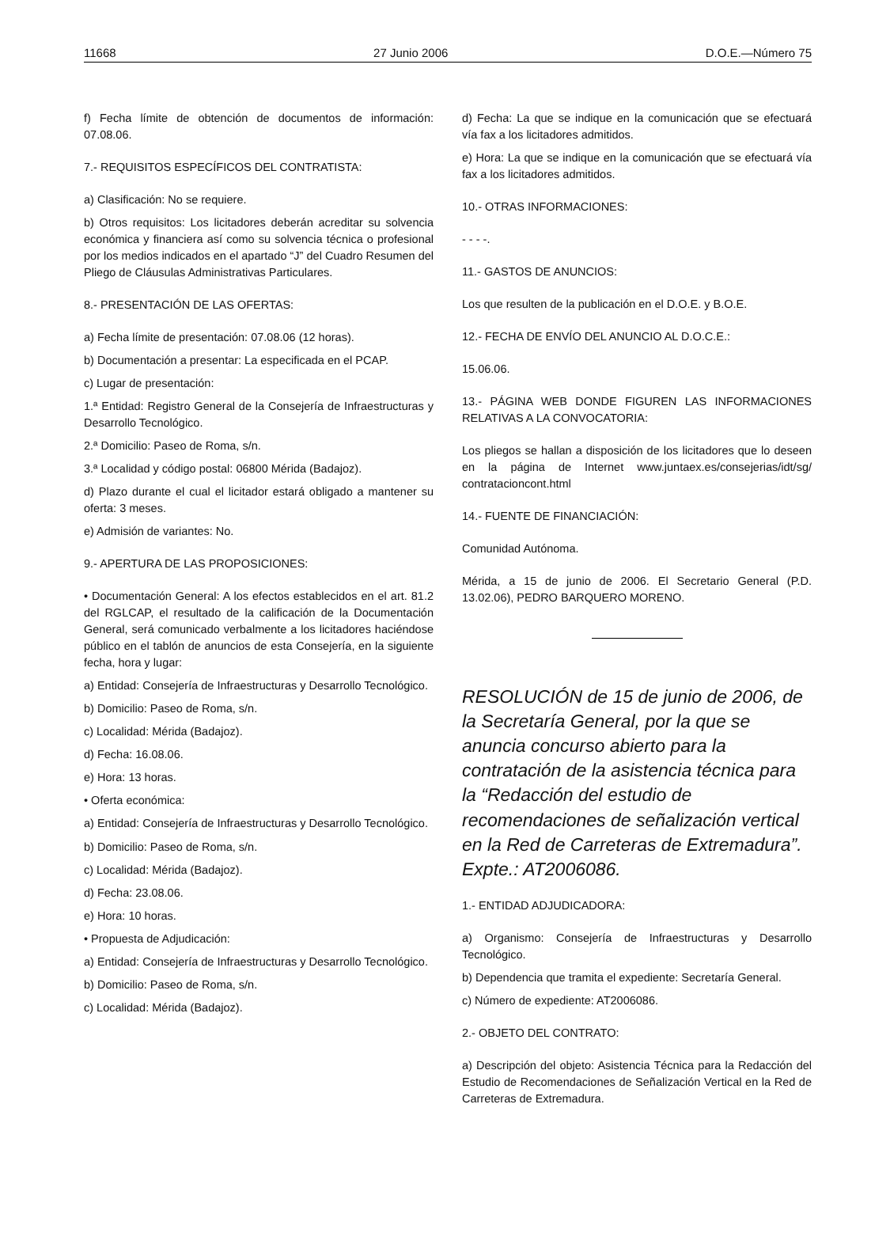11668 27 Junio 2006 D.O.E.—Número 75
f) Fecha límite de obtención de documentos de información: 07.08.06.
7.- REQUISITOS ESPECÍFICOS DEL CONTRATISTA:
a) Clasificación: No se requiere.
b) Otros requisitos: Los licitadores deberán acreditar su solvencia económica y financiera así como su solvencia técnica o profesional por los medios indicados en el apartado “J” del Cuadro Resumen del Pliego de Cláusulas Administrativas Particulares.
8.- PRESENTACIÓN DE LAS OFERTAS:
a) Fecha límite de presentación: 07.08.06 (12 horas).
b) Documentación a presentar: La especificada en el PCAP.
c) Lugar de presentación:
1.ª Entidad: Registro General de la Consejería de Infraestructuras y Desarrollo Tecnológico.
2.ª Domicilio: Paseo de Roma, s/n.
3.ª Localidad y código postal: 06800 Mérida (Badajoz).
d) Plazo durante el cual el licitador estará obligado a mantener su oferta: 3 meses.
e) Admisión de variantes: No.
9.- APERTURA DE LAS PROPOSICIONES:
• Documentación General: A los efectos establecidos en el art. 81.2 del RGLCAP, el resultado de la calificación de la Documentación General, será comunicado verbalmente a los licitadores haciéndose público en el tablón de anuncios de esta Consejería, en la siguiente fecha, hora y lugar:
a) Entidad: Consejería de Infraestructuras y Desarrollo Tecnológico.
b) Domicilio: Paseo de Roma, s/n.
c) Localidad: Mérida (Badajoz).
d) Fecha: 16.08.06.
e) Hora: 13 horas.
• Oferta económica:
a) Entidad: Consejería de Infraestructuras y Desarrollo Tecnológico.
b) Domicilio: Paseo de Roma, s/n.
c) Localidad: Mérida (Badajoz).
d) Fecha: 23.08.06.
e) Hora: 10 horas.
• Propuesta de Adjudicación:
a) Entidad: Consejería de Infraestructuras y Desarrollo Tecnológico.
b) Domicilio: Paseo de Roma, s/n.
c) Localidad: Mérida (Badajoz).
d) Fecha: La que se indique en la comunicación que se efectuará vía fax a los licitadores admitidos.
e) Hora: La que se indique en la comunicación que se efectuará vía fax a los licitadores admitidos.
10.- OTRAS INFORMACIONES:
- - - -.
11.- GASTOS DE ANUNCIOS:
Los que resulten de la publicación en el D.O.E. y B.O.E.
12.- FECHA DE ENVÍO DEL ANUNCIO AL D.O.C.E.:
15.06.06.
13.- PÁGINA WEB DONDE FIGUREN LAS INFORMACIONES RELATIVAS A LA CONVOCATORIA:
Los pliegos se hallan a disposición de los licitadores que lo deseen en la página de Internet www.juntaex.es/consejerias/idt/sg/ contratacioncont.html
14.- FUENTE DE FINANCIACIÓN:
Comunidad Autónoma.
Mérida, a 15 de junio de 2006. El Secretario General (P.D. 13.02.06), PEDRO BARQUERO MORENO.
RESOLUCIÓN de 15 de junio de 2006, de la Secretaría General, por la que se anuncia concurso abierto para la contratación de la asistencia técnica para la “Redacción del estudio de recomendaciones de señalización vertical en la Red de Carreteras de Extremadura”. Expte.: AT2006086.
1.- ENTIDAD ADJUDICADORA:
a) Organismo: Consejería de Infraestructuras y Desarrollo Tecnológico.
b) Dependencia que tramita el expediente: Secretaría General.
c) Número de expediente: AT2006086.
2.- OBJETO DEL CONTRATO:
a) Descripción del objeto: Asistencia Técnica para la Redacción del Estudio de Recomendaciones de Señalización Vertical en la Red de Carreteras de Extremadura.